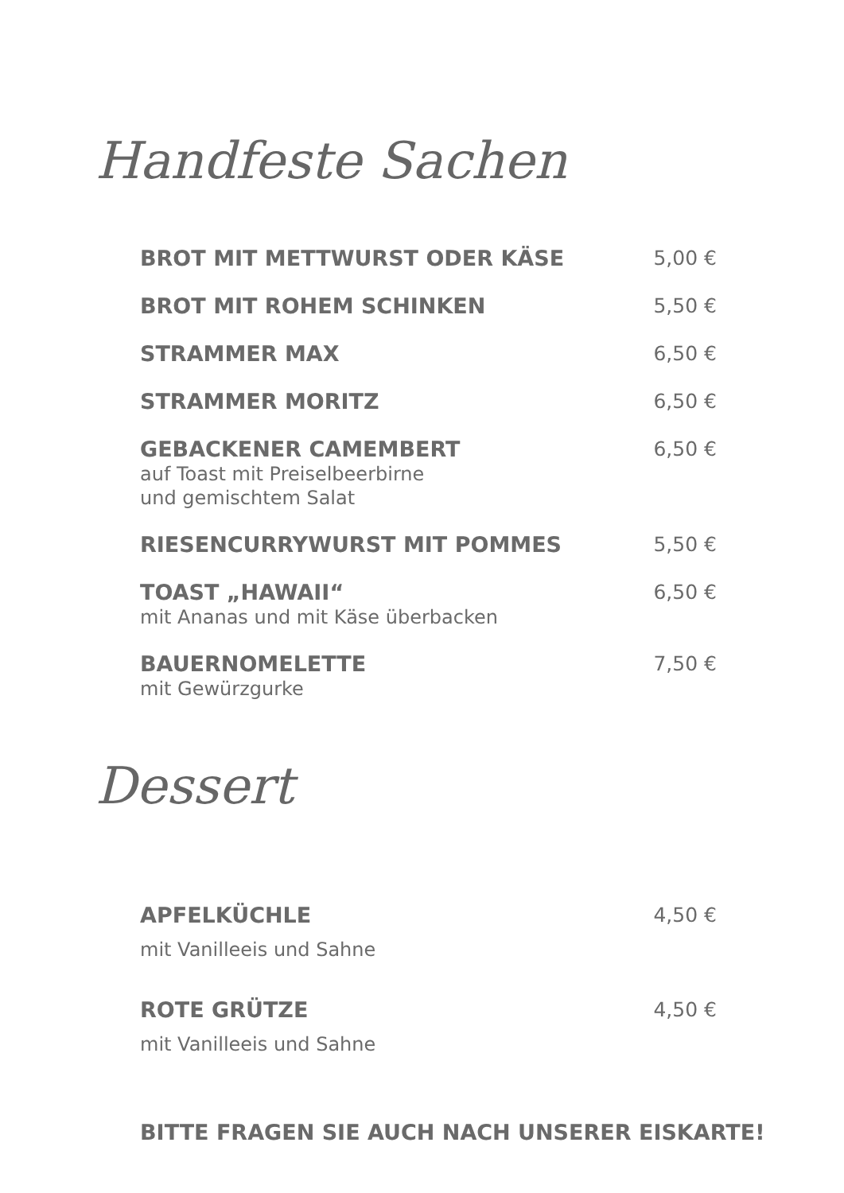Handfeste Sachen
BROT MIT METTWURST ODER KÄSE 5,00 €
BROT MIT ROHEM SCHINKEN 5,50 €
STRAMMER MAX 6,50 €
STRAMMER MORITZ 6,50 €
GEBACKENER CAMEMBERT
auf Toast mit Preiselbeerbirne
und gemischtem Salat
6,50 €
RIESENCURRYWURST MIT POMMES 5,50 €
TOAST „HAWAII“
mit Ananas und mit Käse überbacken
6,50 €
BAUERNOMELETTE
mit Gewürzgurke
7,50 €
Dessert
APFELKÜCHLE
mit Vanilleeis und Sahne
4,50 €
ROTE GRÜTZE
mit Vanilleeis und Sahne
4,50 €
BITTE FRAGEN SIE AUCH NACH UNSERER EISKARTE!